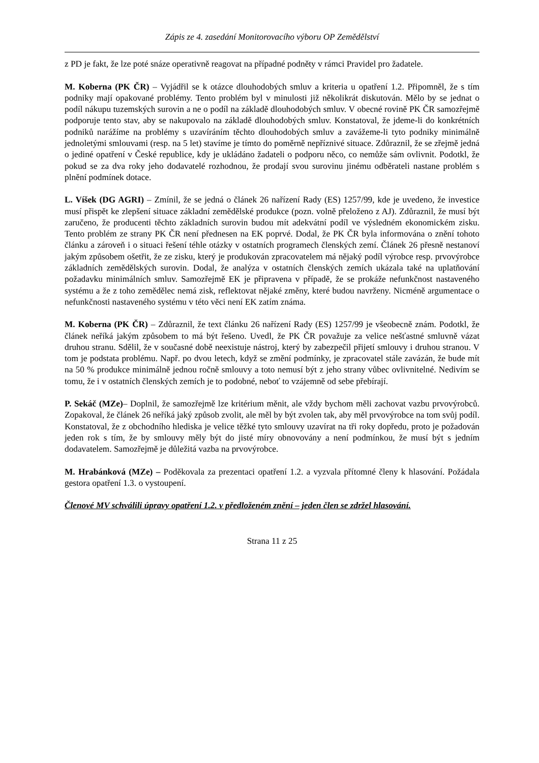Zápis ze 4. zasedání Monitorovacího výboru OP Zemědělství
z PD je fakt, že lze poté snáze operativně reagovat na případné podněty v rámci Pravidel pro žadatele.
M. Koberna (PK ČR) – Vyjádřil se k otázce dlouhodobých smluv a kriteria u opatření 1.2. Připomněl, že s tím podniky mají opakované problémy. Tento problém byl v minulosti již několikrát diskutován. Mělo by se jednat o podíl nákupu tuzemských surovin a ne o podíl na základě dlouhodobých smluv. V obecné rovině PK ČR samozřejmě podporuje tento stav, aby se nakupovalo na základě dlouhodobých smluv. Konstatoval, že jdeme-li do konkrétních podniků narážíme na problémy s uzavíráním těchto dlouhodobých smluv a zavážeme-li tyto podniky minimálně jednoletými smlouvami (resp. na 5 let) stavíme je tímto do poměrně nepříznivé situace. Zdůraznil, že se zřejmě jedná o jediné opatření v České republice, kdy je ukládáno žadateli o podporu něco, co nemůže sám ovlivnit. Podotkl, že pokud se za dva roky jeho dodavatelé rozhodnou, že prodají svou surovinu jinému odběrateli nastane problém s plnění podmínek dotace.
L. Víšek (DG AGRI) – Zmínil, že se jedná o článek 26 nařízení Rady (ES) 1257/99, kde je uvedeno, že investice musí přispět ke zlepšení situace základní zemědělské produkce (pozn. volně přeloženo z AJ). Zdůraznil, že musí být zaručeno, že producenti těchto základních surovin budou mít adekvátní podíl ve výsledném ekonomickém zisku. Tento problém ze strany PK ČR není přednesen na EK poprvé. Dodal, že PK ČR byla informována o znění tohoto článku a zároveň i o situaci řešení téhle otázky v ostatních programech členských zemí. Článek 26 přesně nestanoví jakým způsobem ošetřit, že ze zisku, který je produkován zpracovatelem má nějaký podíl výrobce resp. prvovýrobce základních zemědělských surovin. Dodal, že analýza v ostatních členských zemích ukázala také na uplatňování požadavku minimálních smluv. Samozřejmě EK je připravena v případě, že se prokáže nefunkčnost nastaveného systému a že z toho zemědělec nemá zisk, reflektovat nějaké změny, které budou navrženy. Nicméně argumentace o nefunkčnosti nastaveného systému v této věci není EK zatím známa.
M. Koberna (PK ČR) – Zdůraznil, že text článku 26 nařízení Rady (ES) 1257/99 je všeobecně znám. Podotkl, že článek neříká jakým způsobem to má být řešeno. Uvedl, že PK ČR považuje za velice nešťastné smluvně vázat druhou stranu. Sdělil, že v současné době neexistuje nástroj, který by zabezpečil přijetí smlouvy i druhou stranou. V tom je podstata problému. Např. po dvou letech, když se změní podmínky, je zpracovatel stále zavázán, že bude mít na 50 % produkce minimálně jednou ročně smlouvy a toto nemusí být z jeho strany vůbec ovlivnitelné. Nedivím se tomu, že i v ostatních členských zemích je to podobné, neboť to vzájemně od sebe přebírají.
P. Sekáč (MZe)– Doplnil, že samozřejmě lze kritérium měnit, ale vždy bychom měli zachovat vazbu prvovýrobců. Zopakoval, že článek 26 neříká jaký způsob zvolit, ale měl by být zvolen tak, aby měl prvovýrobce na tom svůj podíl. Konstatoval, že z obchodního hlediska je velice těžké tyto smlouvy uzavírat na tři roky dopředu, proto je požadován jeden rok s tím, že by smlouvy měly být do jisté míry obnovovány a není podmínkou, že musí být s jedním dodavatelem. Samozřejmě je důležitá vazba na prvovýrobce.
M. Hrabánková (MZe) – Poděkovala za prezentaci opatření 1.2. a vyzvala přítomné členy k hlasování. Požádala gestora opatření 1.3. o vystoupení.
Členové MV schválili úpravy opatření 1.2. v předloženém znění – jeden člen se zdržel hlasování.
Strana 11 z 25